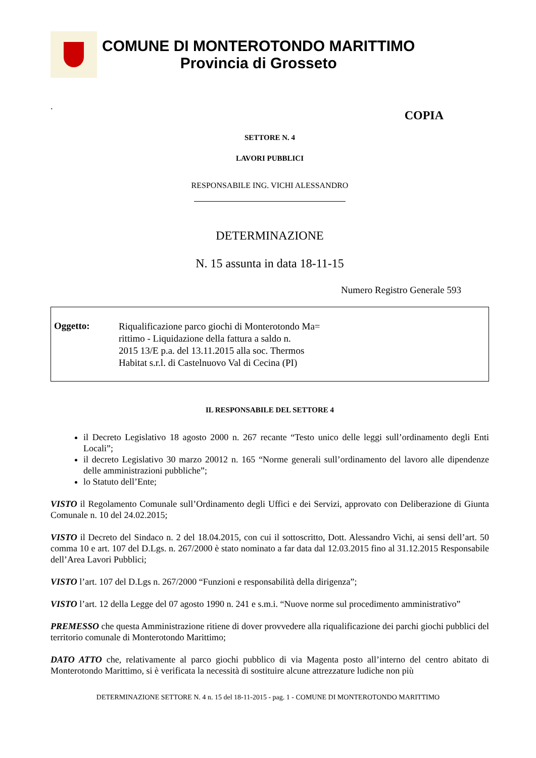COMUNE DI MONTEROTONDO MARITTIMO
Provincia di Grosseto
.
COPIA
SETTORE N. 4
LAVORI PUBBLICI
RESPONSABILE ING. VICHI ALESSANDRO
DETERMINAZIONE
N. 15 assunta in data 18-11-15
Numero Registro Generale 593
Oggetto:
Riqualificazione parco giochi di Monterotondo Ma=
rittimo - Liquidazione della fattura a saldo n.
2015 13/E p.a. del 13.11.2015 alla soc. Thermos
Habitat s.r.l. di Castelnuovo Val di Cecina (PI)
IL RESPONSABILE DEL SETTORE 4
il Decreto Legislativo 18 agosto 2000 n. 267 recante “Testo unico delle leggi sull’ordinamento degli Enti Locali”;
il decreto Legislativo 30 marzo 20012 n. 165 “Norme generali sull’ordinamento del lavoro alle dipendenze delle amministrazioni pubbliche”;
lo Statuto dell’Ente;
VISTO il Regolamento Comunale sull’Ordinamento degli Uffici e dei Servizi, approvato con Deliberazione di Giunta Comunale n. 10 del 24.02.2015;
VISTO il Decreto del Sindaco n. 2 del 18.04.2015, con cui il sottoscritto, Dott. Alessandro Vichi, ai sensi dell’art. 50 comma 10 e art. 107 del D.Lgs. n. 267/2000 è stato nominato a far data dal 12.03.2015 fino al 31.12.2015 Responsabile dell’Area Lavori Pubblici;
VISTO l’art. 107 del D.Lgs n. 267/2000 “Funzioni e responsabilità della dirigenza”;
VISTO l’art. 12 della Legge del 07 agosto 1990 n. 241 e s.m.i. “Nuove norme sul procedimento amministrativo”
PREMESSO che questa Amministrazione ritiene di dover provvedere alla riqualificazione dei parchi giochi pubblici del territorio comunale di Monterotondo Marittimo;
DATO ATTO che, relativamente al parco giochi pubblico di via Magenta posto all’interno del centro abitato di Monterotondo Marittimo, si è verificata la necessità di sostituire alcune attrezzature ludiche non più
DETERMINAZIONE SETTORE N. 4 n. 15 del 18-11-2015 - pag. 1 - COMUNE DI MONTEROTONDO MARITTIMO